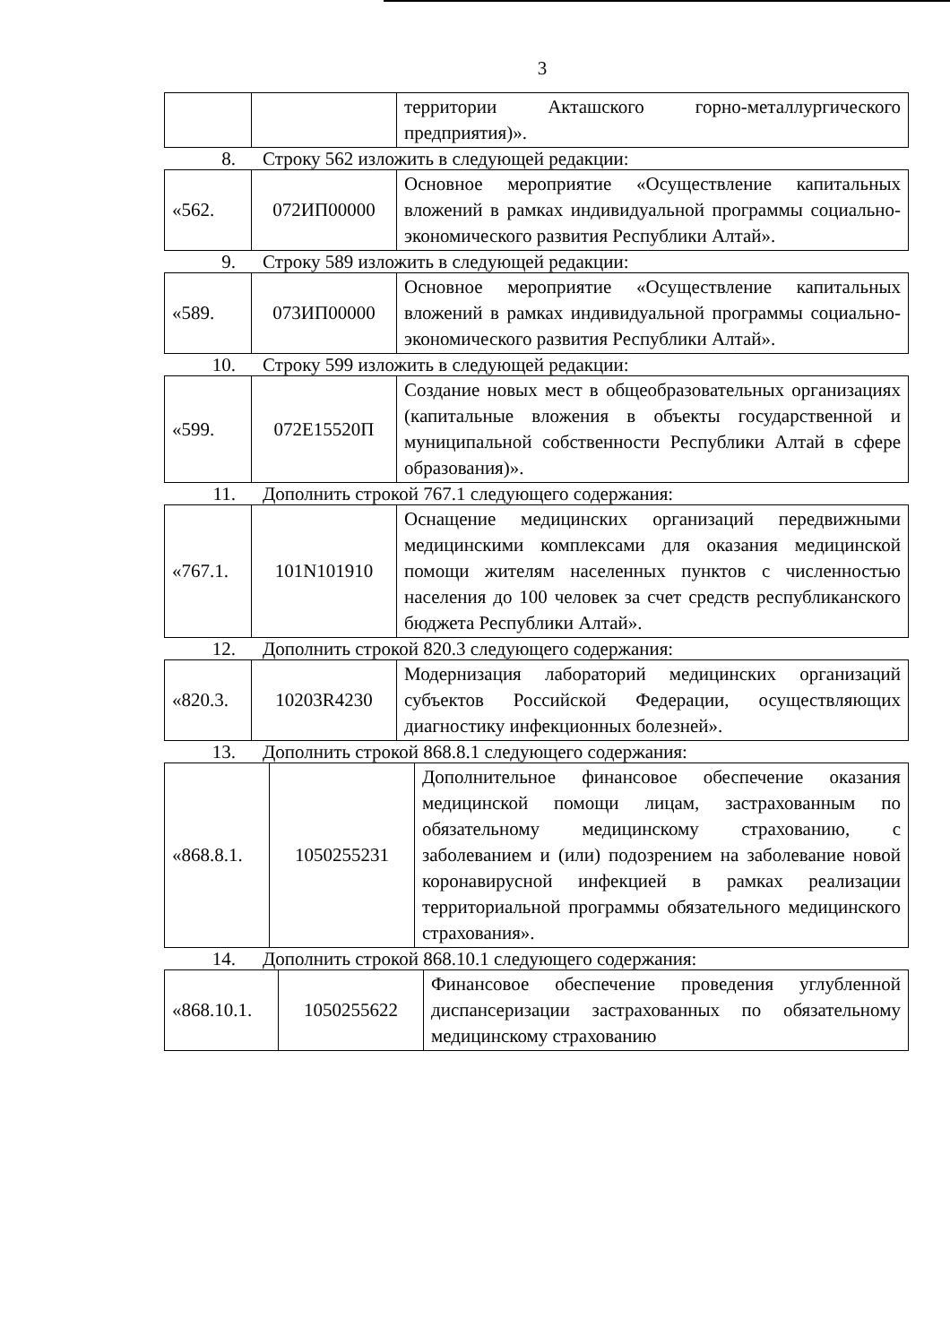3
| | | территории Акташского горно-металлургического предприятия)». |
8. Строку 562 изложить в следующей редакции:
| «562. | 072ИП00000 | Основное мероприятие «Осуществление капитальных вложений в рамках индивидуальной программы социально-экономического развития Республики Алтай». |
9. Строку 589 изложить в следующей редакции:
| «589. | 073ИП00000 | Основное мероприятие «Осуществление капитальных вложений в рамках индивидуальной программы социально-экономического развития Республики Алтай». |
10. Строку 599 изложить в следующей редакции:
| «599. | 072E15520П | Создание новых мест в общеобразовательных организациях (капитальные вложения в объекты государственной и муниципальной собственности Республики Алтай в сфере образования)». |
11. Дополнить строкой 767.1 следующего содержания:
| «767.1. | 101N101910 | Оснащение медицинских организаций передвижными медицинскими комплексами для оказания медицинской помощи жителям населенных пунктов с численностью населения до 100 человек за счет средств республиканского бюджета Республики Алтай». |
12. Дополнить строкой 820.3 следующего содержания:
| «820.3. | 10203R4230 | Модернизация лабораторий медицинских организаций субъектов Российской Федерации, осуществляющих диагностику инфекционных болезней». |
13. Дополнить строкой 868.8.1 следующего содержания:
| «868.8.1. | 1050255231 | Дополнительное финансовое обеспечение оказания медицинской помощи лицам, застрахованным по обязательному медицинскому страхованию, с заболеванием и (или) подозрением на заболевание новой коронавирусной инфекцией в рамках реализации территориальной программы обязательного медицинского страхования». |
14. Дополнить строкой 868.10.1 следующего содержания:
| «868.10.1. | 1050255622 | Финансовое обеспечение проведения углубленной диспансеризации застрахованных по обязательному медицинскому страхованию |